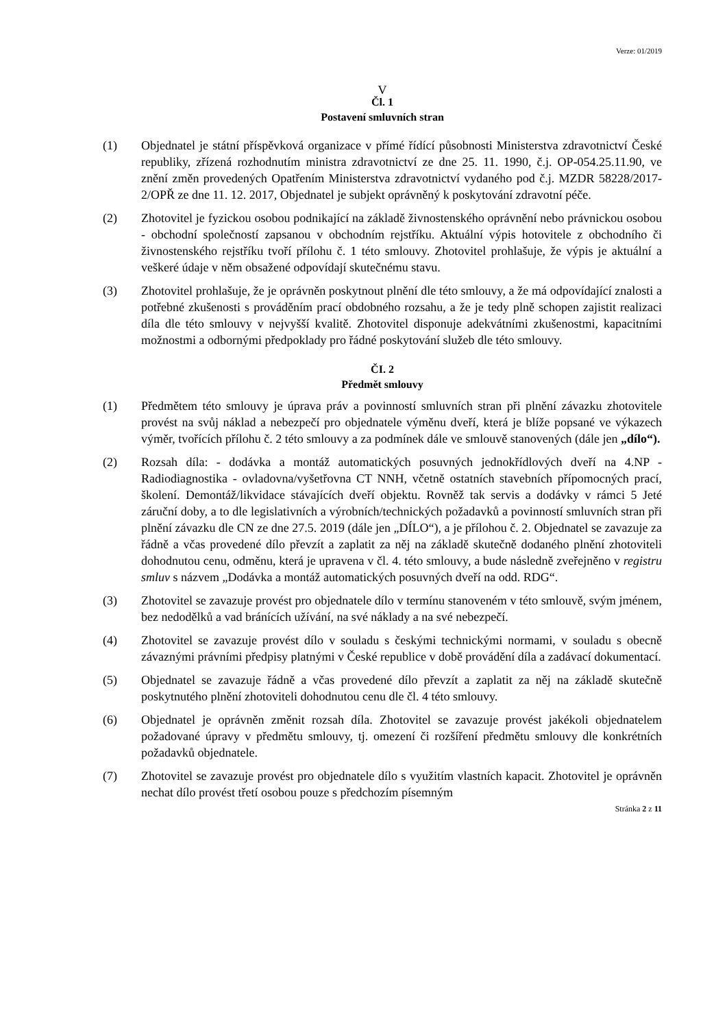Verze: 01/2019
V
Čl. 1
Postavení smluvních stran
(1) Objednatel je státní příspěvková organizace v přímé řídící působnosti Ministerstva zdravotnictví České republiky, zřízená rozhodnutím ministra zdravotnictví ze dne 25. 11. 1990, č.j. OP-054.25.11.90, ve znění změn provedených Opatřením Ministerstva zdravotnictví vydaného pod č.j. MZDR 58228/2017-2/OPŘ ze dne 11. 12. 2017, Objednatel je subjekt oprávněný k poskytování zdravotní péče.
(2) Zhotovitel je fyzickou osobou podnikající na základě živnostenského oprávnění nebo právnickou osobou - obchodní společností zapsanou v obchodním rejstříku. Aktuální výpis hotovitele z obchodního či živnostenského rejstříku tvoří přílohu č. 1 této smlouvy. Zhotovitel prohlašuje, že výpis je aktuální a veškeré údaje v něm obsažené odpovídají skutečnému stavu.
(3) Zhotovitel prohlašuje, že je oprávněn poskytnout plnění dle této smlouvy, a že má odpovídající znalosti a potřebné zkušenosti s prováděním prací obdobného rozsahu, a že je tedy plně schopen zajistit realizaci díla dle této smlouvy v nejvyšší kvalitě. Zhotovitel disponuje adekvátními zkušenostmi, kapacitními možnostmi a odbornými předpoklady pro řádné poskytování služeb dle této smlouvy.
ČI. 2
Předmět smlouvy
(1) Předmětem této smlouvy je úprava práv a povinností smluvních stran při plnění závazku zhotovitele provést na svůj náklad a nebezpečí pro objednatele výměnu dveří, která je blíže popsané ve výkazech výměr, tvořících přílohu č. 2 této smlouvy a za podmínek dále ve smlouvě stanovených (dále jen „dílo“).
(2) Rozsah díla: - dodávka a montáž automatických posuvných jednokřídlových dveří na 4.NP - Radiodiagnostika - ovladovna/vyšetřovna CT NNH, včetně ostatních stavebních přípomocných prací, školení. Demontáž/likvidace stávajících dveří objektu. Rovněž tak servis a dodávky v rámci 5 Jeté záruční doby, a to dle legislativních a výrobních/technických požadavků a povinností smluvních stran při plnění závazku dle CN ze dne 27.5. 2019 (dále jen „DÍLO“), a je přílohou č. 2. Objednatel se zavazuje za řádně a včas provedené dílo převzít a zaplatit za něj na základě skutečně dodaného plnění zhotoviteli dohodnutou cenu, odměnu, která je upravena v čl. 4. této smlouvy, a bude následně zveřejněno v registru smluv s názvem „Dodávka a montáž automatických posuvných dveří na odd. RDG“.
(3) Zhotovitel se zavazuje provést pro objednatele dílo v termínu stanoveném v této smlouvě, svým jménem, bez nedodělků a vad bránících užívání, na své náklady a na své nebezpečí.
(4) Zhotovitel se zavazuje provést dílo v souladu s českými technickými normami, v souladu s obecně závaznými právními předpisy platnými v České republice v době provádění díla a zadávací dokumentací.
(5) Objednatel se zavazuje řádně a včas provedené dílo převzít a zaplatit za něj na základě skutečně poskytnutého plnění zhotoviteli dohodnutou cenu dle čl. 4 této smlouvy.
(6) Objednatel je oprávněn změnit rozsah díla. Zhotovitel se zavazuje provést jakékoli objednatelem požadované úpravy v předmětu smlouvy, tj. omezení či rozšíření předmětu smlouvy dle konkrétních požadavků objednatele.
(7) Zhotovitel se zavazuje provést pro objednatele dílo s využitím vlastních kapacit. Zhotovitel je oprávněn nechat dílo provést třetí osobou pouze s předchozím písemným
Stránka 2 z 11